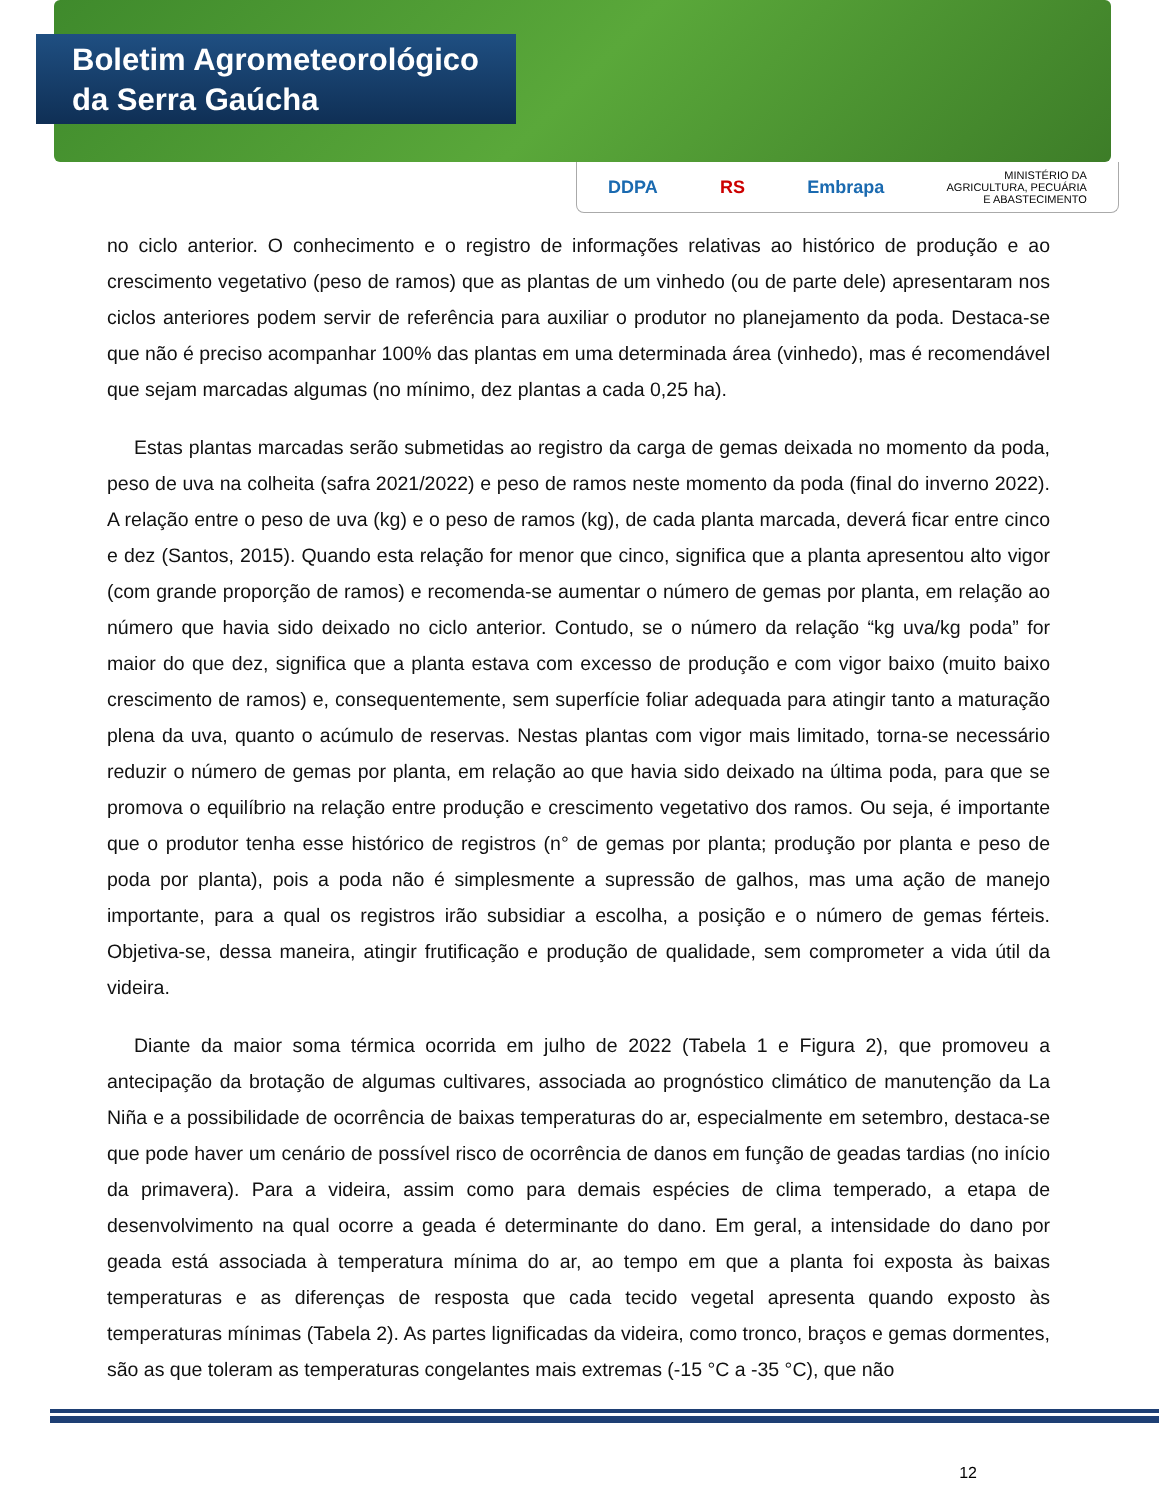Boletim Agrometeorológico
da Serra Gaúcha
DDPA RS Embrapa MINISTÉRIO DA
AGRICULTURA, PECUÁRIA
E ABASTECIMENTO
no ciclo anterior. O conhecimento e o registro de informações relativas ao histórico de produção e ao crescimento vegetativo (peso de ramos) que as plantas de um vinhedo (ou de parte dele) apresentaram nos ciclos anteriores podem servir de referência para auxiliar o produtor no planejamento da poda. Destaca-se que não é preciso acompanhar 100% das plantas em uma determinada área (vinhedo), mas é recomendável que sejam marcadas algumas (no mínimo, dez plantas a cada 0,25 ha).
Estas plantas marcadas serão submetidas ao registro da carga de gemas deixada no momento da poda, peso de uva na colheita (safra 2021/2022) e peso de ramos neste momento da poda (final do inverno 2022). A relação entre o peso de uva (kg) e o peso de ramos (kg), de cada planta marcada, deverá ficar entre cinco e dez (Santos, 2015). Quando esta relação for menor que cinco, significa que a planta apresentou alto vigor (com grande proporção de ramos) e recomenda-se aumentar o número de gemas por planta, em relação ao número que havia sido deixado no ciclo anterior. Contudo, se o número da relação “kg uva/kg poda” for maior do que dez, significa que a planta estava com excesso de produção e com vigor baixo (muito baixo crescimento de ramos) e, consequentemente, sem superfície foliar adequada para atingir tanto a maturação plena da uva, quanto o acúmulo de reservas. Nestas plantas com vigor mais limitado, torna-se necessário reduzir o número de gemas por planta, em relação ao que havia sido deixado na última poda, para que se promova o equilíbrio na relação entre produção e crescimento vegetativo dos ramos. Ou seja, é importante que o produtor tenha esse histórico de registros (n° de gemas por planta; produção por planta e peso de poda por planta), pois a poda não é simplesmente a supressão de galhos, mas uma ação de manejo importante, para a qual os registros irão subsidiar a escolha, a posição e o número de gemas férteis. Objetiva-se, dessa maneira, atingir frutificação e produção de qualidade, sem comprometer a vida útil da videira.
Diante da maior soma térmica ocorrida em julho de 2022 (Tabela 1 e Figura 2), que promoveu a antecipação da brotação de algumas cultivares, associada ao prognóstico climático de manutenção da La Niña e a possibilidade de ocorrência de baixas temperaturas do ar, especialmente em setembro, destaca-se que pode haver um cenário de possível risco de ocorrência de danos em função de geadas tardias (no início da primavera). Para a videira, assim como para demais espécies de clima temperado, a etapa de desenvolvimento na qual ocorre a geada é determinante do dano. Em geral, a intensidade do dano por geada está associada à temperatura mínima do ar, ao tempo em que a planta foi exposta às baixas temperaturas e as diferenças de resposta que cada tecido vegetal apresenta quando exposto às temperaturas mínimas (Tabela 2). As partes lignificadas da videira, como tronco, braços e gemas dormentes, são as que toleram as temperaturas congelantes mais extremas (-15 °C a -35 °C), que não
12